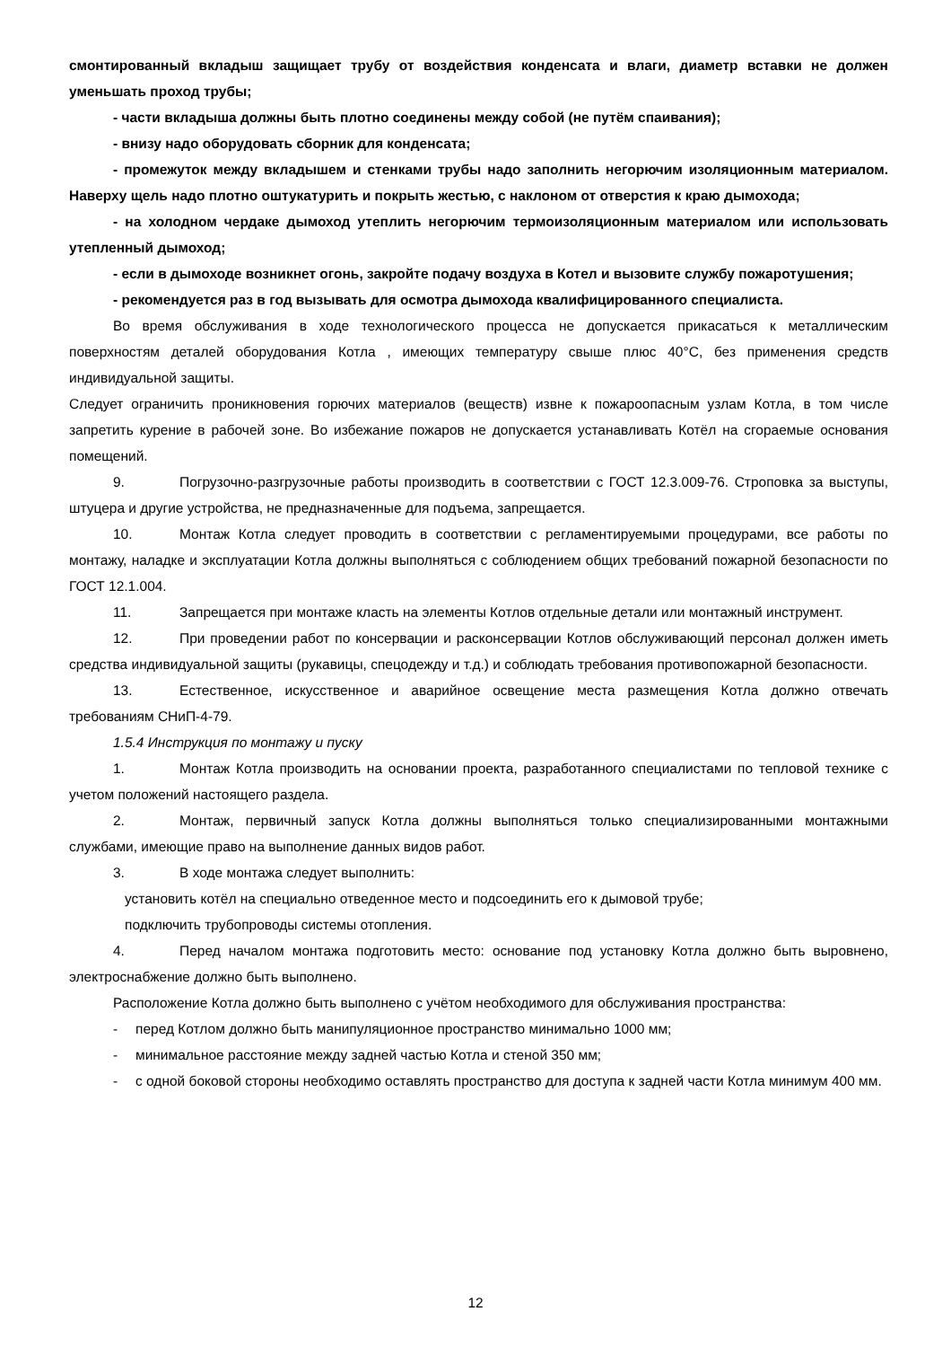смонтированный вкладыш защищает трубу от воздействия конденсата и влаги, диаметр вставки не должен уменьшать проход трубы;
- части вкладыша должны быть плотно соединены между собой (не путём спаивания);
- внизу надо оборудовать сборник для конденсата;
- промежуток между вкладышем и стенками трубы надо заполнить негорючим изоляционным материалом. Наверху щель надо плотно оштукатурить и покрыть жестью, с наклоном от отверстия к краю дымохода;
- на холодном чердаке дымоход утеплить негорючим термоизоляционным материалом или использовать утепленный дымоход;
- если в дымоходе возникнет огонь, закройте подачу воздуха в Котел и вызовите службу пожаротушения;
- рекомендуется раз в год вызывать для осмотра дымохода квалифицированного специалиста.
Во время обслуживания в ходе технологического процесса не допускается прикасаться к металлическим поверхностям деталей оборудования Котла , имеющих температуру свыше плюс 40°C, без применения средств индивидуальной защиты.
Следует ограничить проникновения горючих материалов (веществ) извне к пожароопасным узлам Котла, в том числе запретить курение в рабочей зоне. Во избежание пожаров не допускается устанавливать Котёл на сгораемые основания помещений.
9. Погрузочно-разгрузочные работы производить в соответствии с ГОСТ 12.3.009-76. Строповка за выступы, штуцера и другие устройства, не предназначенные для подъема, запрещается.
10. Монтаж Котла следует проводить в соответствии с регламентируемыми процедурами, все работы по монтажу, наладке и эксплуатации Котла должны выполняться с соблюдением общих требований пожарной безопасности по ГОСТ 12.1.004.
11. Запрещается при монтаже класть на элементы Котлов отдельные детали или монтажный инструмент.
12. При проведении работ по консервации и расконсервации Котлов обслуживающий персонал должен иметь средства индивидуальной защиты (рукавицы, спецодежду и т.д.) и соблюдать требования противопожарной безопасности.
13. Естественное, искусственное и аварийное освещение места размещения Котла должно отвечать требованиям СНиП-4-79.
1.5.4 Инструкция по монтажу и пуску
1. Монтаж Котла производить на основании проекта, разработанного специалистами по тепловой технике с учетом положений настоящего раздела.
2. Монтаж, первичный запуск Котла должны выполняться только специализированными монтажными службами, имеющие право на выполнение данных видов работ.
3. В ходе монтажа следует выполнить:
установить котёл на специально отведенное место и подсоединить его к дымовой трубе;
подключить трубопроводы системы отопления.
4. Перед началом монтажа подготовить место: основание под установку Котла должно быть выровнено, электроснабжение должно быть выполнено.
Расположение Котла должно быть выполнено с учётом необходимого для обслуживания пространства:
- перед Котлом должно быть манипуляционное пространство минимально 1000 мм;
- минимальное расстояние между задней частью Котла и стеной 350 мм;
- с одной боковой стороны необходимо оставлять пространство для доступа к задней части Котла минимум 400 мм.
12